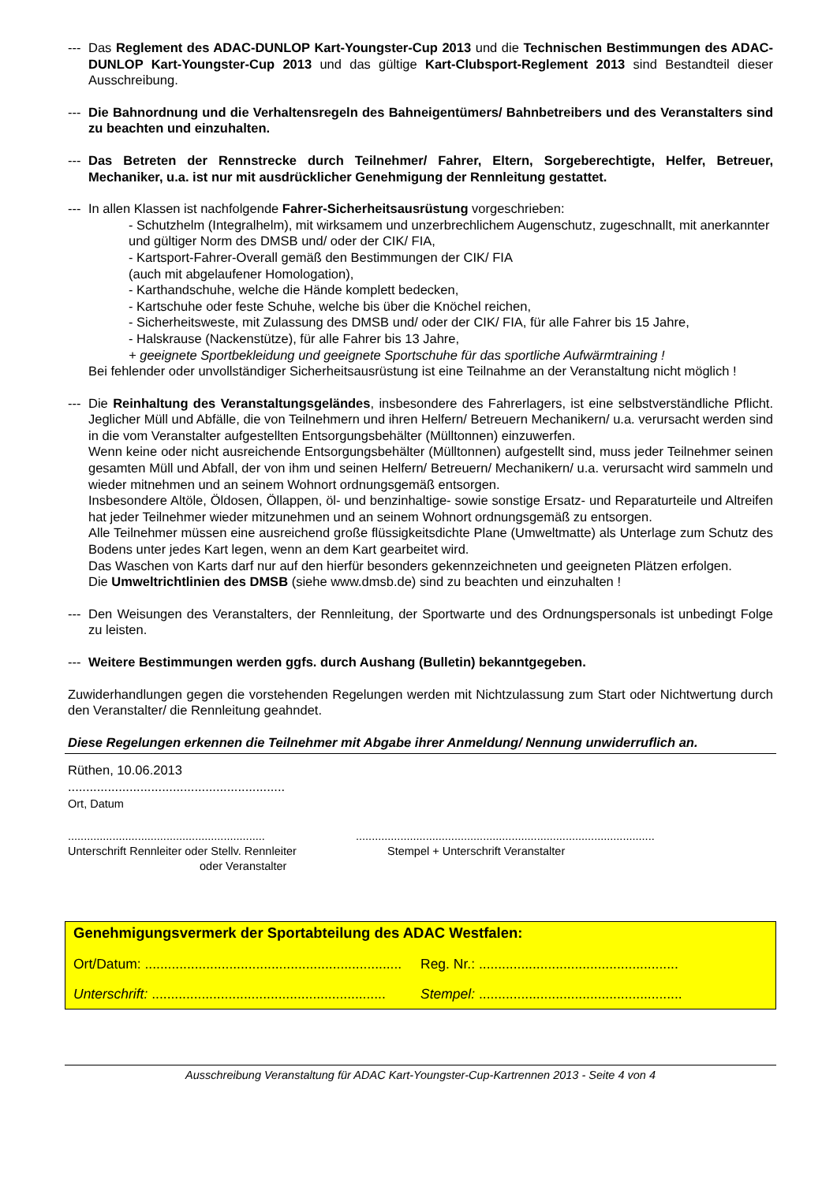---
Das Reglement des ADAC-DUNLOP Kart-Youngster-Cup 2013 und die Technischen Bestimmungen des ADAC-DUNLOP Kart-Youngster-Cup 2013 und das gültige Kart-Clubsport-Reglement 2013 sind Bestandteil dieser Ausschreibung.
---
Die Bahnordnung und die Verhaltensregeln des Bahneigentümers/ Bahnbetreibers und des Veranstalters sind zu beachten und einzuhalten.
---
Das Betreten der Rennstrecke durch Teilnehmer/ Fahrer, Eltern, Sorgeberechtigte, Helfer, Betreuer, Mechaniker, u.a. ist nur mit ausdrücklicher Genehmigung der Rennleitung gestattet.
---
In allen Klassen ist nachfolgende Fahrer-Sicherheitsausrüstung vorgeschrieben:
- Schutzhelm (Integralhelm), mit wirksamem und unzerbrechlichem Augenschutz, zugeschnallt, mit anerkannter und gültiger Norm des DMSB und/ oder der CIK/ FIA,
- Kartsport-Fahrer-Overall gemäß den Bestimmungen der CIK/ FIA
(auch mit abgelaufener Homologation),
- Karthandschuhe, welche die Hände komplett bedecken,
- Kartschuhe oder feste Schuhe, welche bis über die Knöchel reichen,
- Sicherheitsweste, mit Zulassung des DMSB und/ oder der CIK/ FIA, für alle Fahrer bis 15 Jahre,
- Halskrause (Nackenstütze), für alle Fahrer bis 13 Jahre,
+ geeignete Sportbekleidung und geeignete Sportschuhe für das sportliche Aufwärmtraining !
Bei fehlender oder unvollständiger Sicherheitsausrüstung ist eine Teilnahme an der Veranstaltung nicht möglich !
---
Die Reinhaltung des Veranstaltungsgeländes, insbesondere des Fahrerlagers, ist eine selbstverständliche Pflicht. Jeglicher Müll und Abfälle, die von Teilnehmern und ihren Helfern/ Betreuern Mechanikern/ u.a. verursacht werden sind in die vom Veranstalter aufgestellten Entsorgungsbehälter (Mülltonnen) einzuwerfen.
Wenn keine oder nicht ausreichende Entsorgungsbehälter (Mülltonnen) aufgestellt sind, muss jeder Teilnehmer seinen gesamten Müll und Abfall, der von ihm und seinen Helfern/ Betreuern/ Mechanikern/ u.a. verursacht wird sammeln und wieder mitnehmen und an seinem Wohnort ordnungsgemäß entsorgen.
Insbesondere Altöle, Öldosen, Öllappen, öl- und benzinhaltige- sowie sonstige Ersatz- und Reparaturteile und Altreifen hat jeder Teilnehmer wieder mitzunehmen und an seinem Wohnort ordnungsgemäß zu entsorgen.
Alle Teilnehmer müssen eine ausreichend große flüssigkeitsdichte Plane (Umweltmatte) als Unterlage zum Schutz des Bodens unter jedes Kart legen, wenn an dem Kart gearbeitet wird.
Das Waschen von Karts darf nur auf den hierfür besonders gekennzeichneten und geeigneten Plätzen erfolgen.
Die Umweltrichtlinien des DMSB (siehe www.dmsb.de) sind zu beachten und einzuhalten !
---
Den Weisungen des Veranstalters, der Rennleitung, der Sportwarte und des Ordnungspersonals ist unbedingt Folge zu leisten.
---
Weitere Bestimmungen werden ggfs. durch Aushang (Bulletin) bekanntgegeben.
Zuwiderhandlungen gegen die vorstehenden Regelungen werden mit Nichtzulassung zum Start oder Nichtwertung durch den Veranstalter/ die Rennleitung geahndet.
Diese Regelungen erkennen die Teilnehmer mit Abgabe ihrer Anmeldung/ Nennung unwiderruflich an.
Rüthen, 10.06.2013
............................................................
Ort, Datum
..............................................................
Unterschrift Rennleiter oder Stellv. Rennleiter
oder Veranstalter
..............................................................................................
Stempel + Unterschrift Veranstalter
Genehmigungsvermerk der Sportabteilung des ADAC Westfalen:
Ort/Datum: ...................................................................
Reg. Nr.: ....................................................
Unterschrift: .............................................................
Stempel: .....................................................
Ausschreibung Veranstaltung für ADAC Kart-Youngster-Cup-Kartrennen 2013 - Seite 4 von 4